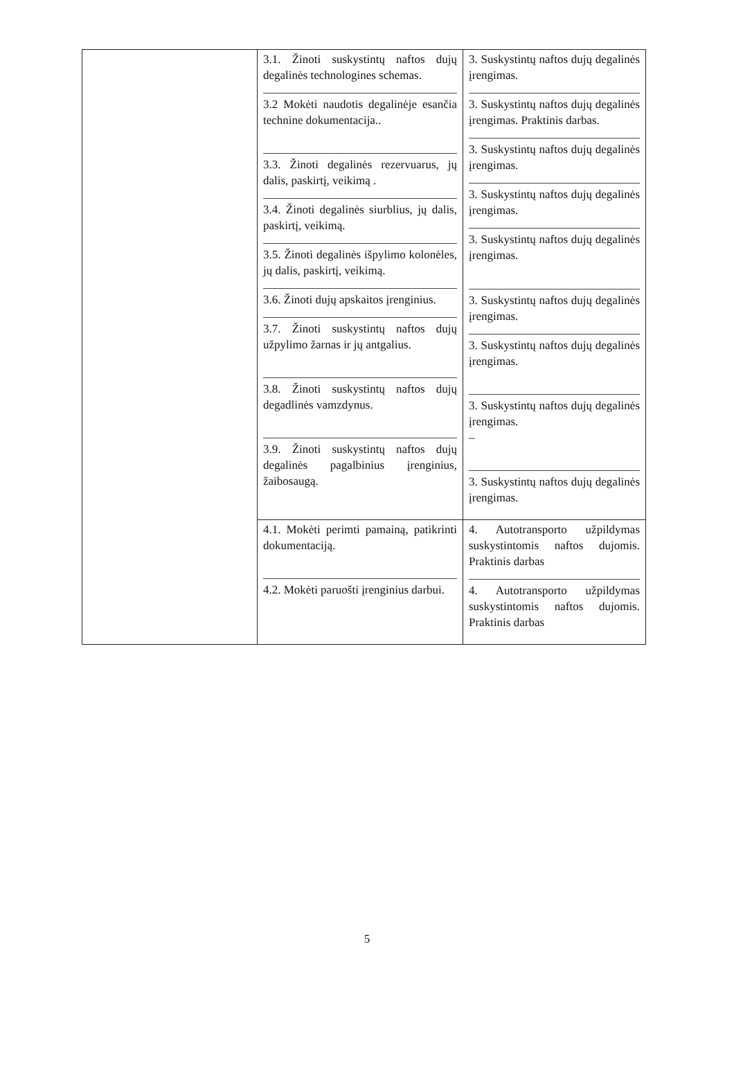| | 3.1. Žinoti suskystintų naftos dujų degalinės technologines schemas. 3.2 Mokėti naudotis degalinėje esančia technine dokumentacija.. 3.3. Žinoti degalinės rezervuarus, jų dalis, paskirtį, veikimą . 3.4. Žinoti degalinės siurblius, jų dalis, paskirtį, veikimą. 3.5. Žinoti degalinės išpylimo kolonėles, jų dalis, paskirtį, veikimą. 3.6. Žinoti dujų apskaitos įrenginius. 3.7. Žinoti suskystintų naftos dujų užpylimo žarnas ir jų antgalius. 3.8. Žinoti suskystintų naftos dujų degadlinės vamzdynus. 3.9. Žinoti suskystintų naftos dujų degalinės pagalbinius įrenginius, žaibosaugą. | 3. Suskystintų naftos dujų degalinės įrengimas. 3. Suskystintų naftos dujų degalinės įrengimas. Praktinis darbas. 3. Suskystintų naftos dujų degalinės įrengimas. 3. Suskystintų naftos dujų degalinės įrengimas. 3. Suskystintų naftos dujų degalinės įrengimas. 3. Suskystintų naftos dujų degalinės įrengimas. 3. Suskystintų naftos dujų degalinės įrengimas. 3. Suskystintų naftos dujų degalinės įrengimas. – 3. Suskystintų naftos dujų degalinės įrengimas. |
| | 4.1. Mokėti perimti pamainą, patikrinti dokumentaciją. 4.2. Mokėti paruošti įrenginius darbui. | 4. Autotransporto užpildymas suskystintomis naftos dujomis. Praktinis darbas 4. Autotransporto užpildymas suskystintomis naftos dujomis. Praktinis darbas |
5